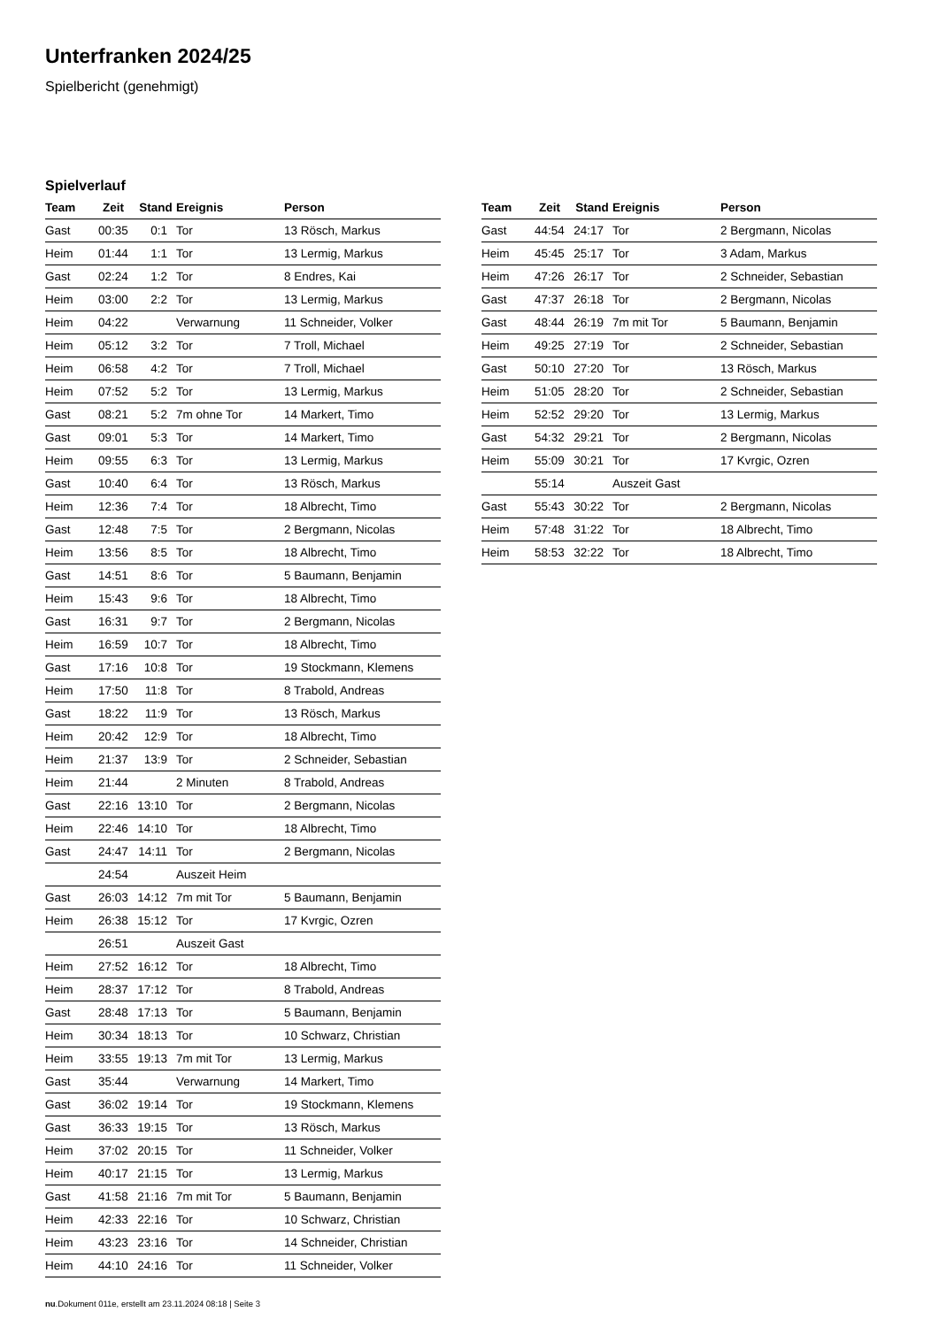Unterfranken 2024/25
Spielbericht (genehmigt)
Spielverlauf
| Team | Zeit | Stand | Ereignis | Person |
| --- | --- | --- | --- | --- |
| Gast | 00:35 | 0:1 | Tor | 13 Rösch, Markus |
| Heim | 01:44 | 1:1 | Tor | 13 Lermig, Markus |
| Gast | 02:24 | 1:2 | Tor | 8 Endres, Kai |
| Heim | 03:00 | 2:2 | Tor | 13 Lermig, Markus |
| Heim | 04:22 | | Verwarnung | 11 Schneider, Volker |
| Heim | 05:12 | 3:2 | Tor | 7 Troll, Michael |
| Heim | 06:58 | 4:2 | Tor | 7 Troll, Michael |
| Heim | 07:52 | 5:2 | Tor | 13 Lermig, Markus |
| Gast | 08:21 | 5:2 | 7m ohne Tor | 14 Markert, Timo |
| Gast | 09:01 | 5:3 | Tor | 14 Markert, Timo |
| Heim | 09:55 | 6:3 | Tor | 13 Lermig, Markus |
| Gast | 10:40 | 6:4 | Tor | 13 Rösch, Markus |
| Heim | 12:36 | 7:4 | Tor | 18 Albrecht, Timo |
| Gast | 12:48 | 7:5 | Tor | 2 Bergmann, Nicolas |
| Heim | 13:56 | 8:5 | Tor | 18 Albrecht, Timo |
| Gast | 14:51 | 8:6 | Tor | 5 Baumann, Benjamin |
| Heim | 15:43 | 9:6 | Tor | 18 Albrecht, Timo |
| Gast | 16:31 | 9:7 | Tor | 2 Bergmann, Nicolas |
| Heim | 16:59 | 10:7 | Tor | 18 Albrecht, Timo |
| Gast | 17:16 | 10:8 | Tor | 19 Stockmann, Klemens |
| Heim | 17:50 | 11:8 | Tor | 8 Trabold, Andreas |
| Gast | 18:22 | 11:9 | Tor | 13 Rösch, Markus |
| Heim | 20:42 | 12:9 | Tor | 18 Albrecht, Timo |
| Heim | 21:37 | 13:9 | Tor | 2 Schneider, Sebastian |
| Heim | 21:44 | | 2 Minuten | 8 Trabold, Andreas |
| Gast | 22:16 | 13:10 | Tor | 2 Bergmann, Nicolas |
| Heim | 22:46 | 14:10 | Tor | 18 Albrecht, Timo |
| Gast | 24:47 | 14:11 | Tor | 2 Bergmann, Nicolas |
| | 24:54 | | Auszeit Heim | |
| Gast | 26:03 | 14:12 | 7m mit Tor | 5 Baumann, Benjamin |
| Heim | 26:38 | 15:12 | Tor | 17 Kvrgic, Ozren |
| | 26:51 | | Auszeit Gast | |
| Heim | 27:52 | 16:12 | Tor | 18 Albrecht, Timo |
| Heim | 28:37 | 17:12 | Tor | 8 Trabold, Andreas |
| Gast | 28:48 | 17:13 | Tor | 5 Baumann, Benjamin |
| Heim | 30:34 | 18:13 | Tor | 10 Schwarz, Christian |
| Heim | 33:55 | 19:13 | 7m mit Tor | 13 Lermig, Markus |
| Gast | 35:44 | | Verwarnung | 14 Markert, Timo |
| Gast | 36:02 | 19:14 | Tor | 19 Stockmann, Klemens |
| Gast | 36:33 | 19:15 | Tor | 13 Rösch, Markus |
| Heim | 37:02 | 20:15 | Tor | 11 Schneider, Volker |
| Heim | 40:17 | 21:15 | Tor | 13 Lermig, Markus |
| Gast | 41:58 | 21:16 | 7m mit Tor | 5 Baumann, Benjamin |
| Heim | 42:33 | 22:16 | Tor | 10 Schwarz, Christian |
| Heim | 43:23 | 23:16 | Tor | 14 Schneider, Christian |
| Heim | 44:10 | 24:16 | Tor | 11 Schneider, Volker |
| Team | Zeit | Stand | Ereignis | Person |
| --- | --- | --- | --- | --- |
| Gast | 44:54 | 24:17 | Tor | 2 Bergmann, Nicolas |
| Heim | 45:45 | 25:17 | Tor | 3 Adam, Markus |
| Heim | 47:26 | 26:17 | Tor | 2 Schneider, Sebastian |
| Gast | 47:37 | 26:18 | Tor | 2 Bergmann, Nicolas |
| Gast | 48:44 | 26:19 | 7m mit Tor | 5 Baumann, Benjamin |
| Heim | 49:25 | 27:19 | Tor | 2 Schneider, Sebastian |
| Gast | 50:10 | 27:20 | Tor | 13 Rösch, Markus |
| Heim | 51:05 | 28:20 | Tor | 2 Schneider, Sebastian |
| Heim | 52:52 | 29:20 | Tor | 13 Lermig, Markus |
| Gast | 54:32 | 29:21 | Tor | 2 Bergmann, Nicolas |
| Heim | 55:09 | 30:21 | Tor | 17 Kvrgic, Ozren |
| | 55:14 | | Auszeit Gast | |
| Gast | 55:43 | 30:22 | Tor | 2 Bergmann, Nicolas |
| Heim | 57:48 | 31:22 | Tor | 18 Albrecht, Timo |
| Heim | 58:53 | 32:22 | Tor | 18 Albrecht, Timo |
nu.Dokument 011e, erstellt am 23.11.2024 08:18 | Seite 3